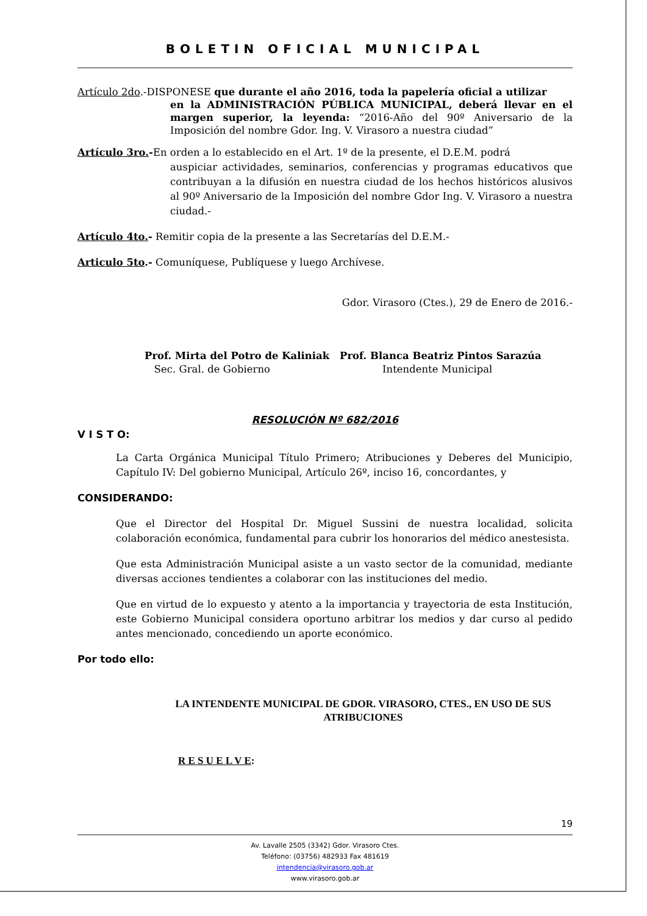BOLETIN OFICIAL MUNICIPAL
Artículo 2do.-DISPONESE que durante el año 2016, toda la papelería oficial a utilizar
en la ADMINISTRACIÓN PÚBLICA MUNICIPAL, deberá llevar en el margen superior, la leyenda: “2016-Año del 90º Aniversario de la Imposición del nombre Gdor. Ing. V. Virasoro a nuestra ciudad”
Artículo 3ro.-En orden a lo establecido en el Art. 1º de la presente, el D.E.M. podrá
auspiciar actividades, seminarios, conferencias y programas educativos que contribuyan a la difusión en nuestra ciudad de los hechos históricos alusivos al 90º Aniversario de la Imposición del nombre Gdor Ing. V. Virasoro a nuestra ciudad.-
Artículo 4to.- Remitir copia de la presente a las Secretarías del D.E.M.-
Articulo 5to.- Comuníquese, Publíquese y luego Archívese.
Gdor. Virasoro (Ctes.), 29 de Enero de 2016.-
Prof. Mirta del Potro de Kaliniak
Sec. Gral. de Gobierno
Prof. Blanca Beatriz Pintos Sarazúa
Intendente Municipal
RESOLUCIÓN Nº 682/2016
V I S T O:
La Carta Orgánica Municipal Título Primero; Atribuciones y Deberes del Municipio, Capítulo IV: Del gobierno Municipal, Artículo 26º, inciso 16, concordantes, y
CONSIDERANDO:
Que el Director del Hospital Dr. Miguel Sussini de nuestra localidad, solicita colaboración económica, fundamental para cubrir los honorarios del médico anestesista.
Que esta Administración Municipal asiste a un vasto sector de la comunidad, mediante diversas acciones tendientes a colaborar con las instituciones del medio.
Que en virtud de lo expuesto y atento a la importancia y trayectoria de esta Institución, este Gobierno Municipal considera oportuno arbitrar los medios y dar curso al pedido antes mencionado, concediendo un aporte económico.
Por todo ello:
LA INTENDENTE MUNICIPAL DE GDOR. VIRASORO, CTES., EN USO DE SUS ATRIBUCIONES
R E S U E L V E:
19
Av. Lavalle 2505 (3342) Gdor. Virasoro Ctes.
Teléfono: (03756) 482933 Fax 481619
intendencia@virasoro.gob.ar
www.virasoro.gob.ar